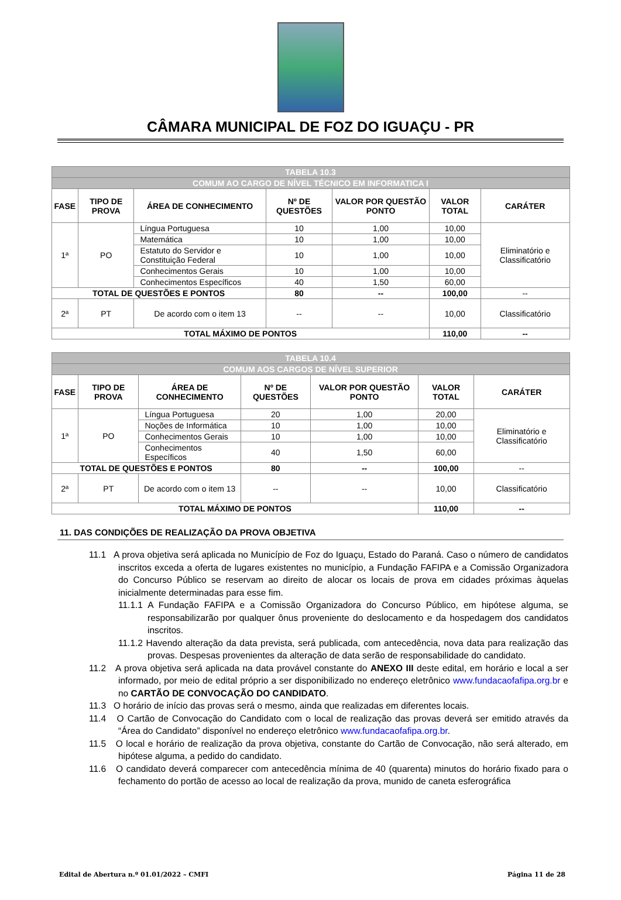CÂMARA MUNICIPAL DE FOZ DO IGUAÇU - PR
| TABELA 10.3 | | | | | | |
| --- | --- | --- | --- | --- | --- | --- |
| COMUM AO CARGO DE NÍVEL TÉCNICO EM INFORMATICA I | | | | | | |
| FASE | TIPO DE PROVA | ÁREA DE CONHECIMENTO | Nº DE QUESTÕES | VALOR POR QUESTÃO PONTO | VALOR TOTAL | CARÁTER |
| 1ª | PO | Língua Portuguesa | 10 | 1,00 | 10,00 | Eliminatório e Classificatório |
| | | Matemática | 10 | 1,00 | 10,00 | |
| | | Estatuto do Servidor e Constituição Federal | 10 | 1,00 | 10,00 | |
| | | Conhecimentos Gerais | 10 | 1,00 | 10,00 | |
| | | Conhecimentos Específicos | 40 | 1,50 | 60,00 | |
| TOTAL DE QUESTÕES E PONTOS | | | 80 | -- | 100,00 | -- |
| 2ª | PT | De acordo com o item 13 | -- | -- | 10,00 | Classificatório |
| TOTAL MÁXIMO DE PONTOS | | | | | 110,00 | -- |
| TABELA 10.4 | | | | | | |
| --- | --- | --- | --- | --- | --- | --- |
| COMUM AOS CARGOS DE NÍVEL SUPERIOR | | | | | | |
| FASE | TIPO DE PROVA | ÁREA DE CONHECIMENTO | Nº DE QUESTÕES | VALOR POR QUESTÃO PONTO | VALOR TOTAL | CARÁTER |
| 1ª | PO | Língua Portuguesa | 20 | 1,00 | 20,00 | Eliminatório e Classificatório |
| | | Noções de Informática | 10 | 1,00 | 10,00 | |
| | | Conhecimentos Gerais | 10 | 1,00 | 10,00 | |
| | | Conhecimentos Específicos | 40 | 1,50 | 60,00 | |
| TOTAL DE QUESTÕES E PONTOS | | | 80 | -- | 100,00 | -- |
| 2ª | PT | De acordo com o item 13 | -- | -- | 10,00 | Classificatório |
| TOTAL MÁXIMO DE PONTOS | | | | | 110,00 | -- |
11. DAS CONDIÇÕES DE REALIZAÇÃO DA PROVA OBJETIVA
11.1 A prova objetiva será aplicada no Município de Foz do Iguaçu, Estado do Paraná. Caso o número de candidatos inscritos exceda a oferta de lugares existentes no município, a Fundação FAFIPA e a Comissão Organizadora do Concurso Público se reservam ao direito de alocar os locais de prova em cidades próximas àquelas inicialmente determinadas para esse fim.
11.1.1 A Fundação FAFIPA e a Comissão Organizadora do Concurso Público, em hipótese alguma, se responsabilizarão por qualquer ônus proveniente do deslocamento e da hospedagem dos candidatos inscritos.
11.1.2 Havendo alteração da data prevista, será publicada, com antecedência, nova data para realização das provas. Despesas provenientes da alteração de data serão de responsabilidade do candidato.
11.2 A prova objetiva será aplicada na data provável constante do ANEXO III deste edital, em horário e local a ser informado, por meio de edital próprio a ser disponibilizado no endereço eletrônico www.fundacaofafipa.org.br e no CARTÃO DE CONVOCAÇÃO DO CANDIDATO.
11.3 O horário de início das provas será o mesmo, ainda que realizadas em diferentes locais.
11.4 O Cartão de Convocação do Candidato com o local de realização das provas deverá ser emitido através da “Área do Candidato” disponível no endereço eletrônico www.fundacaofafipa.org.br.
11.5 O local e horário de realização da prova objetiva, constante do Cartão de Convocação, não será alterado, em hipótese alguma, a pedido do candidato.
11.6 O candidato deverá comparecer com antecedência mínima de 40 (quarenta) minutos do horário fixado para o fechamento do portão de acesso ao local de realização da prova, munido de caneta esferográfica
Edital de Abertura n.º 01.01/2022 – CMFI Página 11 de 28